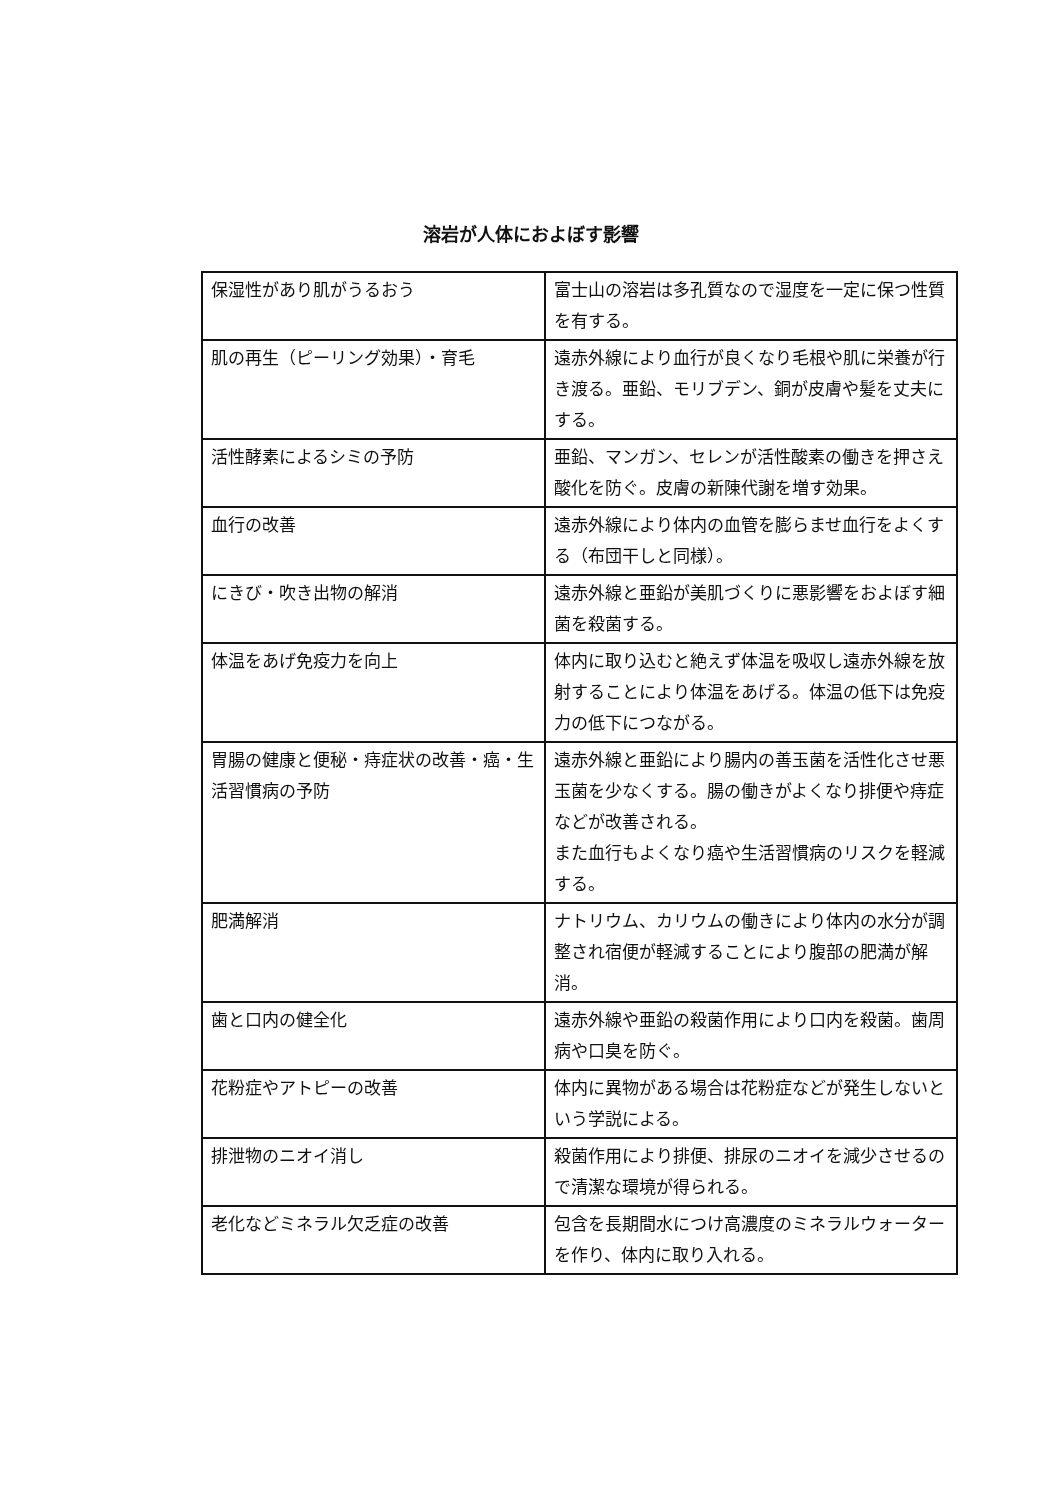溶岩が人体におよぼす影響
| 保湿性があり肌がうるおう | 富士山の溶岩は多孔質なので湿度を一定に保つ性質を有する。 |
| 肌の再生（ピーリング効果）・育毛 | 遠赤外線により血行が良くなり毛根や肌に栄養が行き渡る。亜鉛、モリブデン、銅が皮膚や髪を丈夫にする。 |
| 活性酵素によるシミの予防 | 亜鉛、マンガン、セレンが活性酸素の働きを押さえ酸化を防ぐ。皮膚の新陳代謝を増す効果。 |
| 血行の改善 | 遠赤外線により体内の血管を膨らませ血行をよくする（布団干しと同様）。 |
| にきび・吹き出物の解消 | 遠赤外線と亜鉛が美肌づくりに悪影響をおよぼす細菌を殺菌する。 |
| 体温をあげ免疫力を向上 | 体内に取り込むと絶えず体温を吸収し遠赤外線を放射することにより体温をあげる。体温の低下は免疫力の低下につながる。 |
| 胃腸の健康と便秘・痔症状の改善・癌・生活習慣病の予防 | 遠赤外線と亜鉛により腸内の善玉菌を活性化させ悪玉菌を少なくする。腸の働きがよくなり排便や痔症などが改善される。 また血行もよくなり癌や生活習慣病のリスクを軽減する。 |
| 肥満解消 | ナトリウム、カリウムの働きにより体内の水分が調整され宿便が軽減することにより腹部の肥満が解消。 |
| 歯と口内の健全化 | 遠赤外線や亜鉛の殺菌作用により口内を殺菌。歯周病や口臭を防ぐ。 |
| 花粉症やアトピーの改善 | 体内に異物がある場合は花粉症などが発生しないという学説による。 |
| 排泄物のニオイ消し | 殺菌作用により排便、排尿のニオイを減少させるので清潔な環境が得られる。 |
| 老化などミネラル欠乏症の改善 | 包含を長期間水につけ高濃度のミネラルウォーターを作り、体内に取り入れる。 |